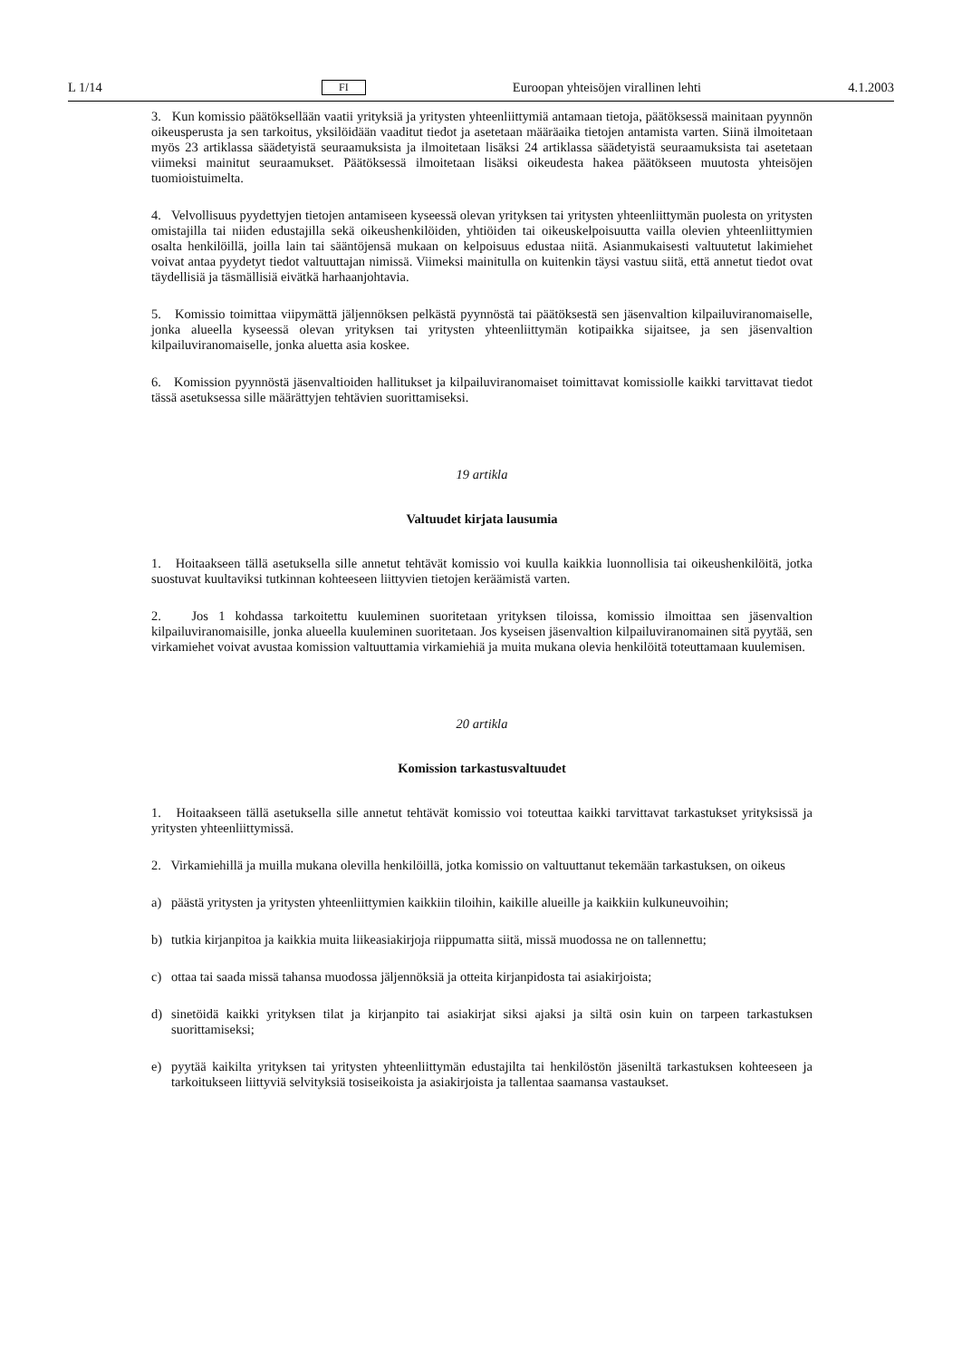L 1/14 FI Euroopan yhteisöjen virallinen lehti 4.1.2003
3. Kun komissio päätöksellään vaatii yrityksiä ja yritysten yhteenliittymiä antamaan tietoja, päätöksessä mainitaan pyynnön oikeusperusta ja sen tarkoitus, yksilöidään vaaditut tiedot ja asetetaan määräaika tietojen antamista varten. Siinä ilmoitetaan myös 23 artiklassa säädetyistä seuraamuksista ja ilmoitetaan lisäksi 24 artiklassa säädetyistä seuraamuksista tai asetetaan viimeksi mainitut seuraamukset. Päätöksessä ilmoitetaan lisäksi oikeudesta hakea päätökseen muutosta yhteisöjen tuomioistuimelta.
4. Velvollisuus pyydettyjen tietojen antamiseen kyseessä olevan yrityksen tai yritysten yhteenliittymän puolesta on yritysten omistajilla tai niiden edustajilla sekä oikeushenkilöiden, yhtiöiden tai oikeuskelpoisuutta vailla olevien yhteenliittymien osalta henkilöillä, joilla lain tai sääntöjensä mukaan on kelpoisuus edustaa niitä. Asianmukaisesti valtuutetut lakimiehet voivat antaa pyydetyt tiedot valtuuttajan nimissä. Viimeksi mainitulla on kuitenkin täysi vastuu siitä, että annetut tiedot ovat täydellisiä ja täsmällisiä eivätkä harhaanjohtavia.
5. Komissio toimittaa viipymättä jäljennöksen pelkästä pyynnöstä tai päätöksestä sen jäsenvaltion kilpailuviranomaiselle, jonka alueella kyseessä olevan yrityksen tai yritysten yhteenliittymän kotipaikka sijaitsee, ja sen jäsenvaltion kilpailuviranomaiselle, jonka aluetta asia koskee.
6. Komission pyynnöstä jäsenvaltioiden hallitukset ja kilpailuviranomaiset toimittavat komissiolle kaikki tarvittavat tiedot tässä asetuksessa sille määrättyjen tehtävien suorittamiseksi.
19 artikla
Valtuudet kirjata lausumia
1. Hoitaakseen tällä asetuksella sille annetut tehtävät komissio voi kuulla kaikkia luonnollisia tai oikeushenkilöitä, jotka suostuvat kuultaviksi tutkinnan kohteeseen liittyvien tietojen keräämistä varten.
2. Jos 1 kohdassa tarkoitettu kuuleminen suoritetaan yrityksen tiloissa, komissio ilmoittaa sen jäsenvaltion kilpailuviranomaisille, jonka alueella kuuleminen suoritetaan. Jos kyseisen jäsenvaltion kilpailuviranomainen sitä pyytää, sen virkamiehet voivat avustaa komission valtuuttamia virkamiehiä ja muita mukana olevia henkilöitä toteuttamaan kuulemisen.
20 artikla
Komission tarkastusvaltuudet
1. Hoitaakseen tällä asetuksella sille annetut tehtävät komissio voi toteuttaa kaikki tarvittavat tarkastukset yrityksissä ja yritysten yhteenliittymissä.
2. Virkamiehillä ja muilla mukana olevilla henkilöillä, jotka komissio on valtuuttanut tekemään tarkastuksen, on oikeus
a) päästä yritysten ja yritysten yhteenliittymien kaikkiin tiloihin, kaikille alueille ja kaikkiin kulkuneuvoihin;
b) tutkia kirjanpitoa ja kaikkia muita liikeasiakirjoja riippumatta siitä, missä muodossa ne on tallennettu;
c) ottaa tai saada missä tahansa muodossa jäljennöksiä ja otteita kirjanpidosta tai asiakirjoista;
d) sinetöidä kaikki yrityksen tilat ja kirjanpito tai asiakirjat siksi ajaksi ja siltä osin kuin on tarpeen tarkastuksen suorittamiseksi;
e) pyytää kaikilta yrityksen tai yritysten yhteenliittymän edustajilta tai henkilöstön jäseniltä tarkastuksen kohteeseen ja tarkoitukseen liittyviä selvityksiä tosiseikoista ja asiakirjoista ja tallentaa saamansa vastaukset.